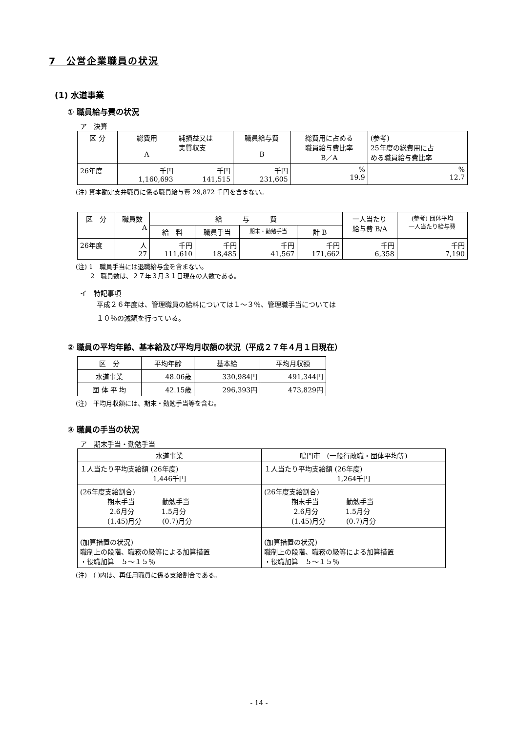7　公営企業職員の状況
(1) 水道事業
① 職員給与費の状況
ア　決算
| 区 分 | 総費用 A | 純損益又は 実質収支 | 職員給与費 B | 総費用に占める 職員給与費比率 B／A | (参考) 25年度の総費用に占 める職員給与費比率 |
| --- | --- | --- | --- | --- | --- |
| 26年度 | 千円 1,160,693 | 千円 141,515 | 千円 231,605 | % 19.9 | % 12.7 |
(注) 資本勘定支弁職員に係る職員給与費 29,872 千円を含まない。
| 区 分 | 職員数 A | 給 与 費 | | | | 一人当たり 給与費 B/A | (参考) 団体平均 一人当たり給与費 |
| --- | --- | --- | --- | --- | --- | --- | --- |
| | | 給 料 | 職員手当 | 期末・勤勉手当 | 計 B | | |
| 26年度 | 人 27 | 千円 111,610 | 千円 18,485 | 千円 41,567 | 千円 171,662 | 千円 6,358 | 千円 7,190 |
(注) 1　職員手当には退職給与金を含まない。
　　 2　職員数は、２７年３月３１日現在の人数である。
イ　特記事項
平成２６年度は、管理職員の給料については１～３％、管理職手当については
１０％の減額を行っている。
② 職員の平均年齢、基本給及び平均月収額の状況（平成２７年４月１日現在）
| 区 分 | 平均年齢 | 基本給 | 平均月収額 |
| --- | --- | --- | --- |
| 水道事業 | 48.06歳 | 330,984円 | 491,344円 |
| 団 体 平 均 | 42.15歳 | 296,393円 | 473,829円 |
(注)　平均月収額には、期末・勤勉手当等を含む。
③ 職員の手当の状況
ア　期末手当・勤勉手当
| 水道事業 | 鳴門市 (一般行政職・団体平均等) |
| --- | --- |
| １人当たり平均支給額 (26年度) 1,446千円 | １人当たり平均支給額 (26年度) 1,264千円 |
| (26年度支給割合) 期末手当 勤勉手当 2.6月分 1.5月分 (1.45)月分 (0.7)月分 | (26年度支給割合) 期末手当 勤勉手当 2.6月分 1.5月分 (1.45)月分 (0.7)月分 |
| (加算措置の状況) 職制上の段階、職務の級等による加算措置 ・役職加算 ５～１５％ | (加算措置の状況) 職制上の段階、職務の級等による加算措置 ・役職加算 ５～１５％ |
(注)　( )内は、再任用職員に係る支給割合である。
- 14 -